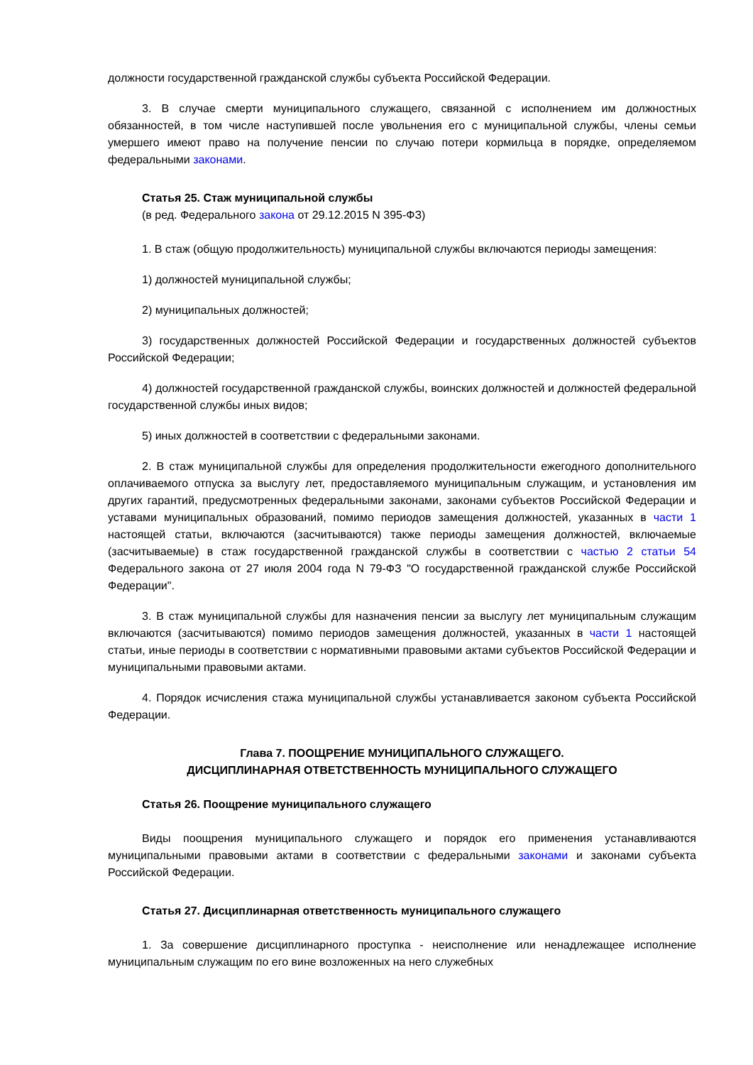должности государственной гражданской службы субъекта Российской Федерации.
3. В случае смерти муниципального служащего, связанной с исполнением им должностных обязанностей, в том числе наступившей после увольнения его с муниципальной службы, члены семьи умершего имеют право на получение пенсии по случаю потери кормильца в порядке, определяемом федеральными законами.
Статья 25. Стаж муниципальной службы
(в ред. Федерального закона от 29.12.2015 N 395-ФЗ)
1. В стаж (общую продолжительность) муниципальной службы включаются периоды замещения:
1) должностей муниципальной службы;
2) муниципальных должностей;
3) государственных должностей Российской Федерации и государственных должностей субъектов Российской Федерации;
4) должностей государственной гражданской службы, воинских должностей и должностей федеральной государственной службы иных видов;
5) иных должностей в соответствии с федеральными законами.
2. В стаж муниципальной службы для определения продолжительности ежегодного дополнительного оплачиваемого отпуска за выслугу лет, предоставляемого муниципальным служащим, и установления им других гарантий, предусмотренных федеральными законами, законами субъектов Российской Федерации и уставами муниципальных образований, помимо периодов замещения должностей, указанных в части 1 настоящей статьи, включаются (засчитываются) также периоды замещения должностей, включаемые (засчитываемые) в стаж государственной гражданской службы в соответствии с частью 2 статьи 54 Федерального закона от 27 июля 2004 года N 79-ФЗ "О государственной гражданской службе Российской Федерации".
3. В стаж муниципальной службы для назначения пенсии за выслугу лет муниципальным служащим включаются (засчитываются) помимо периодов замещения должностей, указанных в части 1 настоящей статьи, иные периоды в соответствии с нормативными правовыми актами субъектов Российской Федерации и муниципальными правовыми актами.
4. Порядок исчисления стажа муниципальной службы устанавливается законом субъекта Российской Федерации.
Глава 7. ПООЩРЕНИЕ МУНИЦИПАЛЬНОГО СЛУЖАЩЕГО.
ДИСЦИПЛИНАРНАЯ ОТВЕТСТВЕННОСТЬ МУНИЦИПАЛЬНОГО СЛУЖАЩЕГО
Статья 26. Поощрение муниципального служащего
Виды поощрения муниципального служащего и порядок его применения устанавливаются муниципальными правовыми актами в соответствии с федеральными законами и законами субъекта Российской Федерации.
Статья 27. Дисциплинарная ответственность муниципального служащего
1. За совершение дисциплинарного проступка - неисполнение или ненадлежащее исполнение муниципальным служащим по его вине возложенных на него служебных